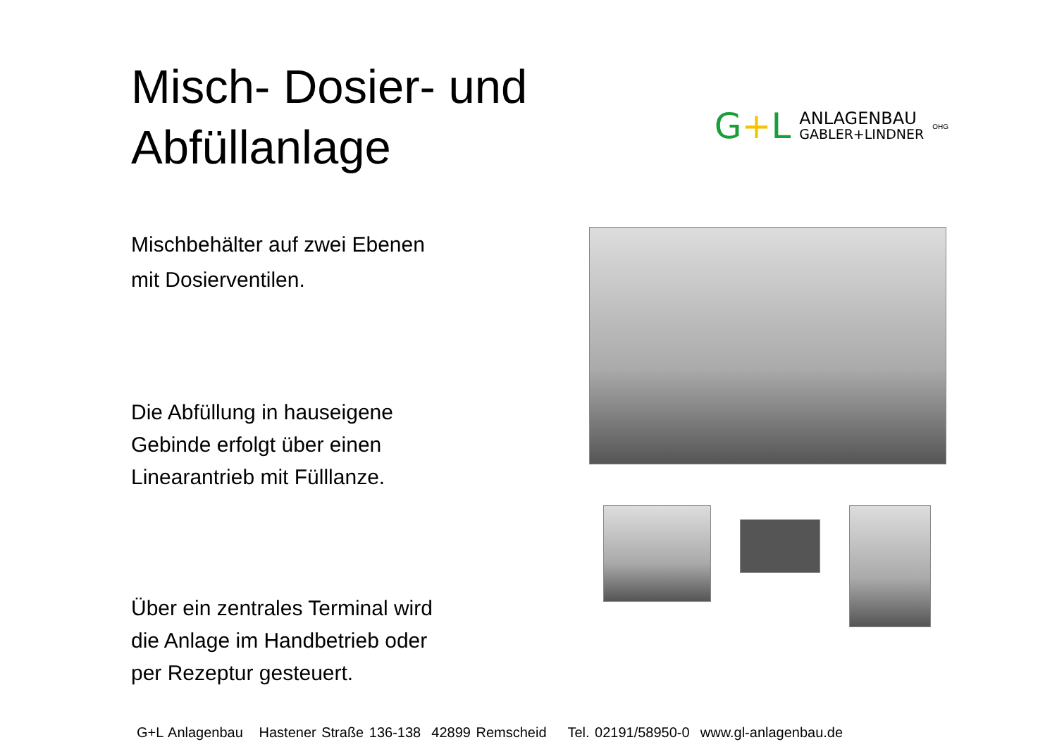Misch- Dosier- und
Abfüllanlage
G+L
ANLAGENBAU
GABLER+LINDNER
OHG
Mischbehälter auf zwei Ebenen
mit Dosierventilen.
Die Abfüllung in hauseigene
Gebinde erfolgt über einen
Linearantrieb mit Fülllanze.
Über ein zentrales Terminal wird
die Anlage im Handbetrieb oder
per Rezeptur gesteuert.
G+L Anlagenbau Hastener Straße 136-138 42899 Remscheid Tel. 02191/58950-0 www.gl-anlagenbau.de